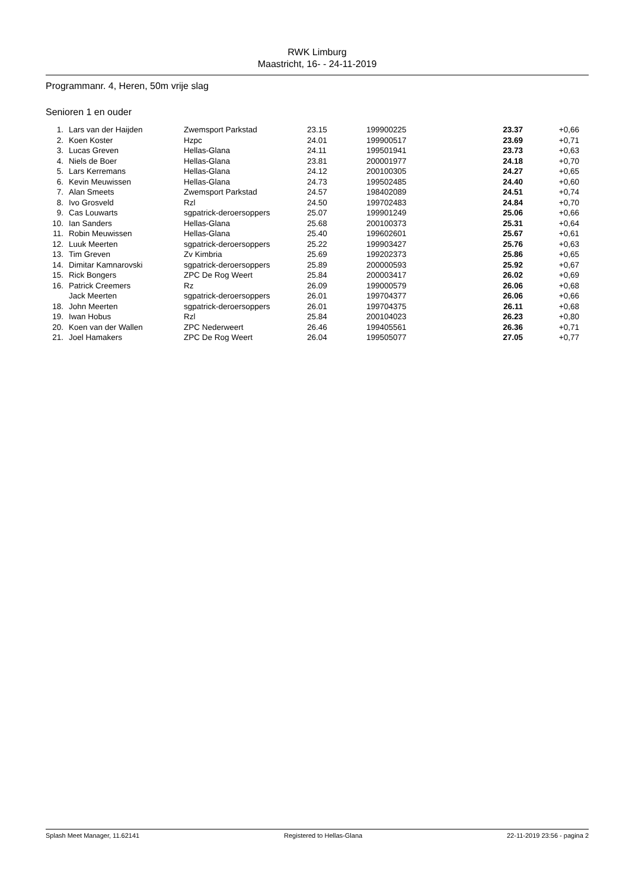RWK Limburg
Maastricht, 16- - 24-11-2019
Programmanr. 4, Heren, 50m vrije slag
Senioren 1 en ouder
| 1. | Lars van der Haijden | Zwemsport Parkstad | 23.15 | 199900225 | 23.37 | +0,66 |
| 2. | Koen Koster | Hzpc | 24.01 | 199900517 | 23.69 | +0,71 |
| 3. | Lucas Greven | Hellas-Glana | 24.11 | 199501941 | 23.73 | +0,63 |
| 4. | Niels de Boer | Hellas-Glana | 23.81 | 200001977 | 24.18 | +0,70 |
| 5. | Lars Kerremans | Hellas-Glana | 24.12 | 200100305 | 24.27 | +0,65 |
| 6. | Kevin Meuwissen | Hellas-Glana | 24.73 | 199502485 | 24.40 | +0,60 |
| 7. | Alan Smeets | Zwemsport Parkstad | 24.57 | 198402089 | 24.51 | +0,74 |
| 8. | Ivo Grosveld | Rzl | 24.50 | 199702483 | 24.84 | +0,70 |
| 9. | Cas Louwarts | sgpatrick-deroersoppers | 25.07 | 199901249 | 25.06 | +0,66 |
| 10. | Ian Sanders | Hellas-Glana | 25.68 | 200100373 | 25.31 | +0,64 |
| 11. | Robin Meuwissen | Hellas-Glana | 25.40 | 199602601 | 25.67 | +0,61 |
| 12. | Luuk Meerten | sgpatrick-deroersoppers | 25.22 | 199903427 | 25.76 | +0,63 |
| 13. | Tim Greven | Zv Kimbria | 25.69 | 199202373 | 25.86 | +0,65 |
| 14. | Dimitar Kamnarovski | sgpatrick-deroersoppers | 25.89 | 200000593 | 25.92 | +0,67 |
| 15. | Rick Bongers | ZPC De Rog Weert | 25.84 | 200003417 | 26.02 | +0,69 |
| 16. | Patrick Creemers | Rz | 26.09 | 199000579 | 26.06 | +0,68 |
| | Jack Meerten | sgpatrick-deroersoppers | 26.01 | 199704377 | 26.06 | +0,66 |
| 18. | John Meerten | sgpatrick-deroersoppers | 26.01 | 199704375 | 26.11 | +0,68 |
| 19. | Iwan Hobus | Rzl | 25.84 | 200104023 | 26.23 | +0,80 |
| 20. | Koen van der Wallen | ZPC Nederweert | 26.46 | 199405561 | 26.36 | +0,71 |
| 21. | Joel Hamakers | ZPC De Rog Weert | 26.04 | 199505077 | 27.05 | +0,77 |
Splash Meet Manager, 11.62141 Registered to Hellas-Glana 22-11-2019 23:56 - pagina 2